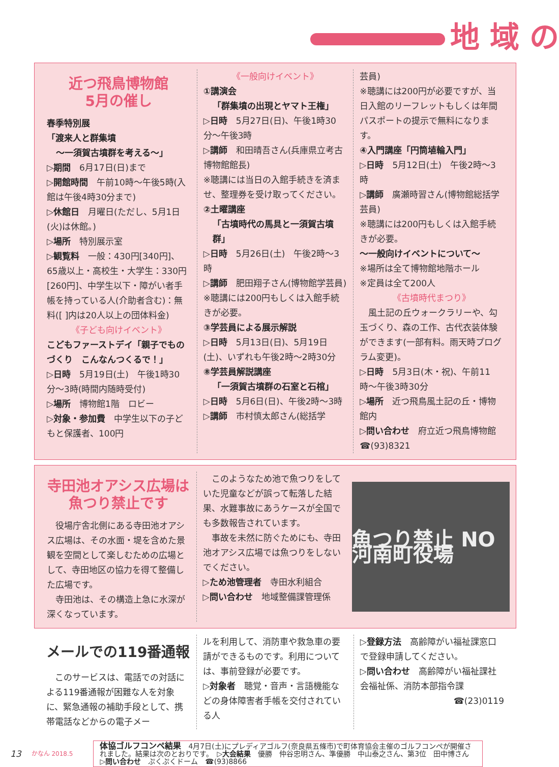地 域 の
近つ飛鳥博物館
5月の催し
春季特別展
「渡来人と群集墳
〜一須賀古墳群を考える〜」
▷期間　6月17日(日)まで
▷開館時間　午前10時〜午後5時(入館は午後4時30分まで)
▷休館日　月曜日(ただし、5月1日(火)は休館。)
▷場所　特別展示室
▷観覧料　一般：430円[340円]、65歳以上・高校生・大学生：330円[260円]、中学生以下・障がい者手帳を持っている人(介助者含む)：無料([ ]内は20人以上の団体料金)
《子ども向けイベント》
こどもファーストデイ「親子でものづくり　こんなんつくるで！」
▷日時　5月19日(土)　午後1時30分〜3時(時間内随時受付)
▷場所　博物館1階　ロビー
▷対象・参加費　中学生以下の子どもと保護者、100円
《一般向けイベント》
①講演会
「群集墳の出現とヤマト王権」
▷日時　5月27日(日)、午後1時30分〜午後3時
▷講師　和田晴吾さん(兵庫県立考古博物館館長)
※聴講には当日の入館手続きを済ませ、整理券を受け取ってください。
②土曜講座
「古墳時代の馬具と一須賀古墳群」
▷日時　5月26日(土)　午後2時〜3時
▷講師　肥田翔子さん(博物館学芸員)
※聴講には200円もしくは入館手続きが必要。
③学芸員による展示解説
▷日時　5月13日(日)、5月19日(土)、いずれも午後2時〜2時30分
⑧学芸員解説講座
「一須賀古墳群の石室と石棺」
▷日時　5月6日(日)、午後2時〜3時
▷講師　市村慎太郎さん(総括学
芸員)
※聴講には200円が必要ですが、当日入館のリーフレットもしくは年間パスポートの提示で無料になります。
④入門講座「円筒埴輪入門」
▷日時　5月12日(土)　午後2時〜3時
▷講師　廣瀬時習さん(博物館総括学芸員)
※聴講には200円もしくは入館手続きが必要。
〜一般向けイベントについて〜
※場所は全て博物館地階ホール
※定員は全て200人
《古墳時代まつり》
　風土記の丘ウォークラリーや、勾玉づくり、森の工作、古代衣装体験ができます(一部有料。雨天時プログラム変更)。
▷日時　5月3日(木・祝)、午前11時〜午後3時30分
▷場所　近つ飛鳥風土記の丘・博物館内
▷問い合わせ　府立近つ飛鳥博物館　☎(93)8321
寺田池オアシス広場は
魚つり禁止です
　役場庁舎北側にある寺田池オアシス広場は、その水面・堤を含めた景観を空間として楽しむための広場として、寺田地区の協力を得て整備した広場です。
　寺田池は、その構造上急に水深が深くなっています。
　このようなため池で魚つりをしていた児童などが誤って転落した結果、水難事故にあうケースが全国でも多数報告されています。
　事故を未然に防ぐためにも、寺田池オアシス広場では魚つりをしないでください。
▷ため池管理者　寺田水利組合
▷問い合わせ　地域整備課管理係
魚つり禁止 NO 河南町役場
メールでの119番通報
　このサービスは、電話での対話による119番通報が困難な人を対象に、緊急通報の補助手段として、携帯電話などからの電子メー
ルを利用して、消防車や救急車の要請ができるものです。利用については、事前登録が必要です。
▷対象者　聴覚・音声・言語機能などの身体障害者手帳を交付されている人
▷登録方法　高齢障がい福祉課窓口で登録申請してください。
▷問い合わせ　高齢障がい福祉課社会福祉係、消防本部指令課
☎(23)0119
13 かなん 2018.5
体協ゴルフコンペ結果　4月7日(土)にプレディアゴルフ(奈良県五條市)で町体育協会主催のゴルフコンペが開催されました。結果は次のとおりです。　▷大会結果　優勝　仲谷忠明さん、準優勝　中山泰之さん、第3位　田中博さん　▷問い合わせ　ぷくぷくドーム　☎(93)8866